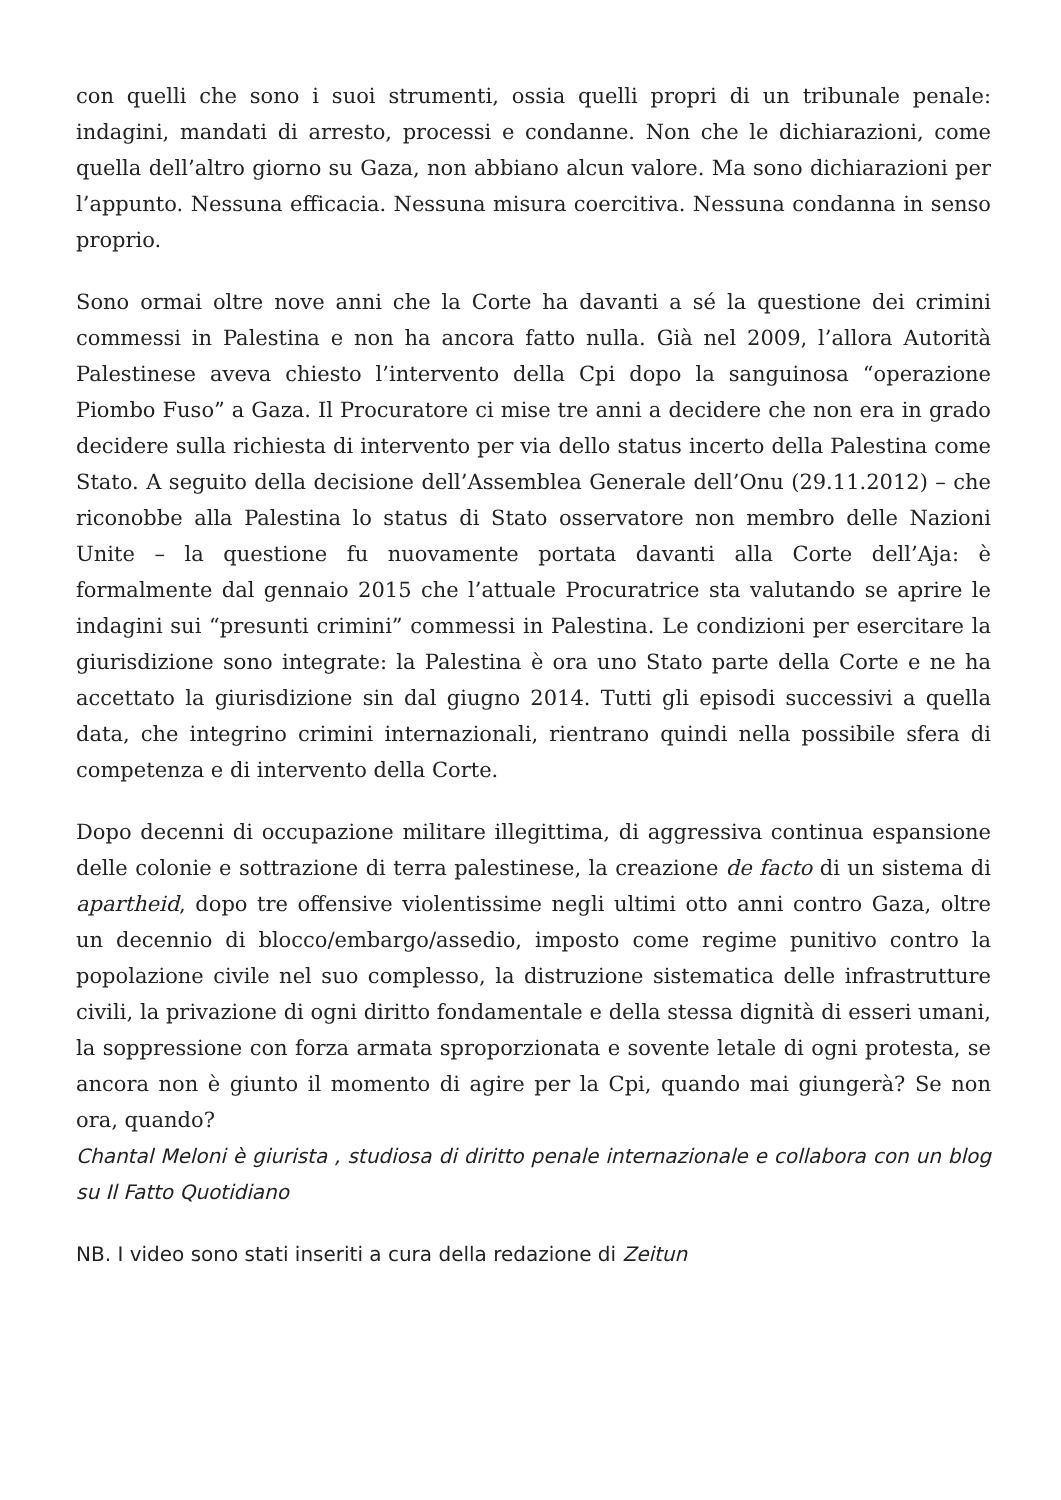con quelli che sono i suoi strumenti, ossia quelli propri di un tribunale penale: indagini, mandati di arresto, processi e condanne. Non che le dichiarazioni, come quella dell’altro giorno su Gaza, non abbiano alcun valore. Ma sono dichiarazioni per l’appunto. Nessuna efficacia. Nessuna misura coercitiva. Nessuna condanna in senso proprio.
Sono ormai oltre nove anni che la Corte ha davanti a sé la questione dei crimini commessi in Palestina e non ha ancora fatto nulla. Già nel 2009, l’allora Autorità Palestinese aveva chiesto l’intervento della Cpi dopo la sanguinosa “operazione Piombo Fuso” a Gaza. Il Procuratore ci mise tre anni a decidere che non era in grado decidere sulla richiesta di intervento per via dello status incerto della Palestina come Stato. A seguito della decisione dell’Assemblea Generale dell’Onu (29.11.2012) – che riconobbe alla Palestina lo status di Stato osservatore non membro delle Nazioni Unite – la questione fu nuovamente portata davanti alla Corte dell’Aja: è formalmente dal gennaio 2015 che l’attuale Procuratrice sta valutando se aprire le indagini sui “presunti crimini” commessi in Palestina. Le condizioni per esercitare la giurisdizione sono integrate: la Palestina è ora uno Stato parte della Corte e ne ha accettato la giurisdizione sin dal giugno 2014. Tutti gli episodi successivi a quella data, che integrino crimini internazionali, rientrano quindi nella possibile sfera di competenza e di intervento della Corte.
Dopo decenni di occupazione militare illegittima, di aggressiva continua espansione delle colonie e sottrazione di terra palestinese, la creazione de facto di un sistema di apartheid, dopo tre offensive violentissime negli ultimi otto anni contro Gaza, oltre un decennio di blocco/embargo/assedio, imposto come regime punitivo contro la popolazione civile nel suo complesso, la distruzione sistematica delle infrastrutture civili, la privazione di ogni diritto fondamentale e della stessa dignità di esseri umani, la soppressione con forza armata sproporzionata e sovente letale di ogni protesta, se ancora non è giunto il momento di agire per la Cpi, quando mai giungerà? Se non ora, quando?
Chantal Meloni è giurista , studiosa di diritto penale internazionale e collabora con un blog su Il Fatto Quotidiano
NB. I video sono stati inseriti a cura della redazione di Zeitun